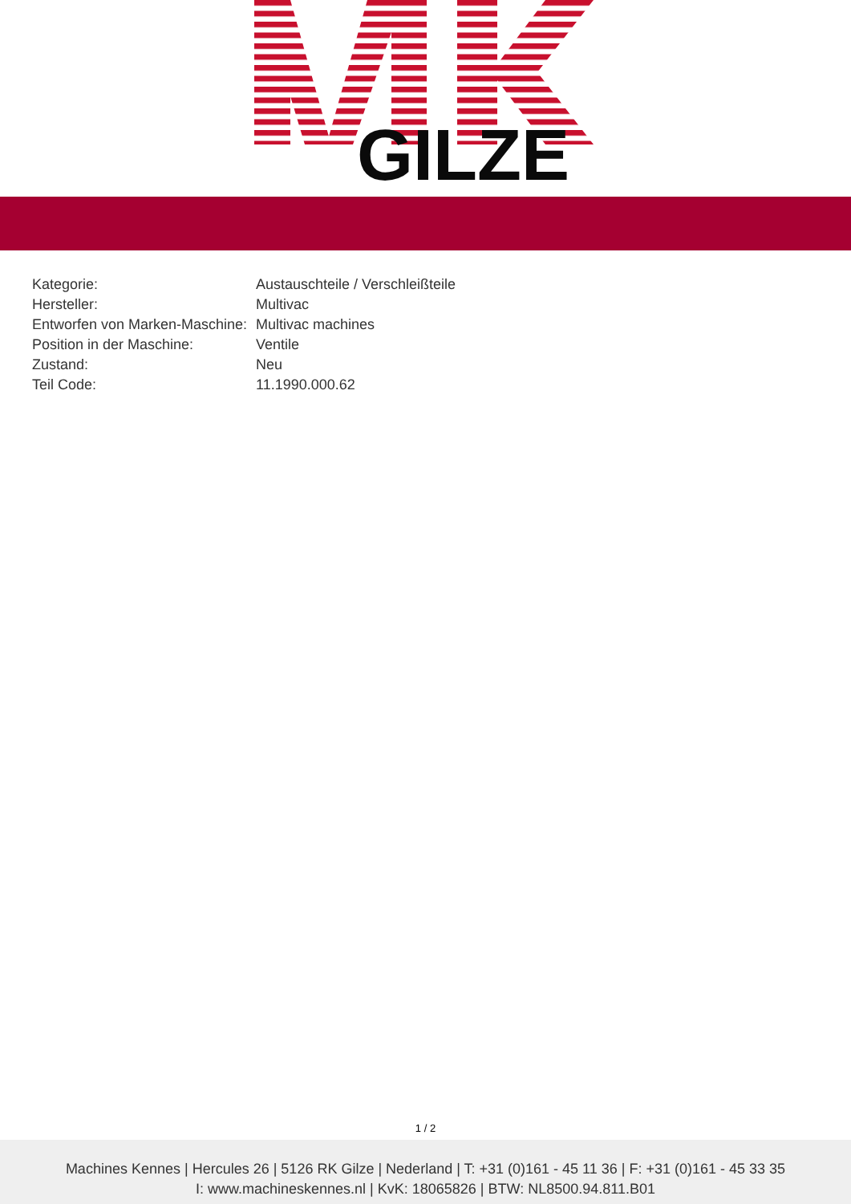GILZE
| Kategorie: | Austauschteile / Verschleißteile |
| Hersteller: | Multivac |
| Entworfen von Marken-Maschine: | Multivac machines |
| Position in der Maschine: | Ventile |
| Zustand: | Neu |
| Teil Code: | 11.1990.000.62 |
1 / 2
Machines Kennes | Hercules 26 | 5126 RK Gilze | Nederland | T: +31 (0)161 - 45 11 36 | F: +31 (0)161 - 45 33 35
I: www.machineskennes.nl | KvK: 18065826 | BTW: NL8500.94.811.B01